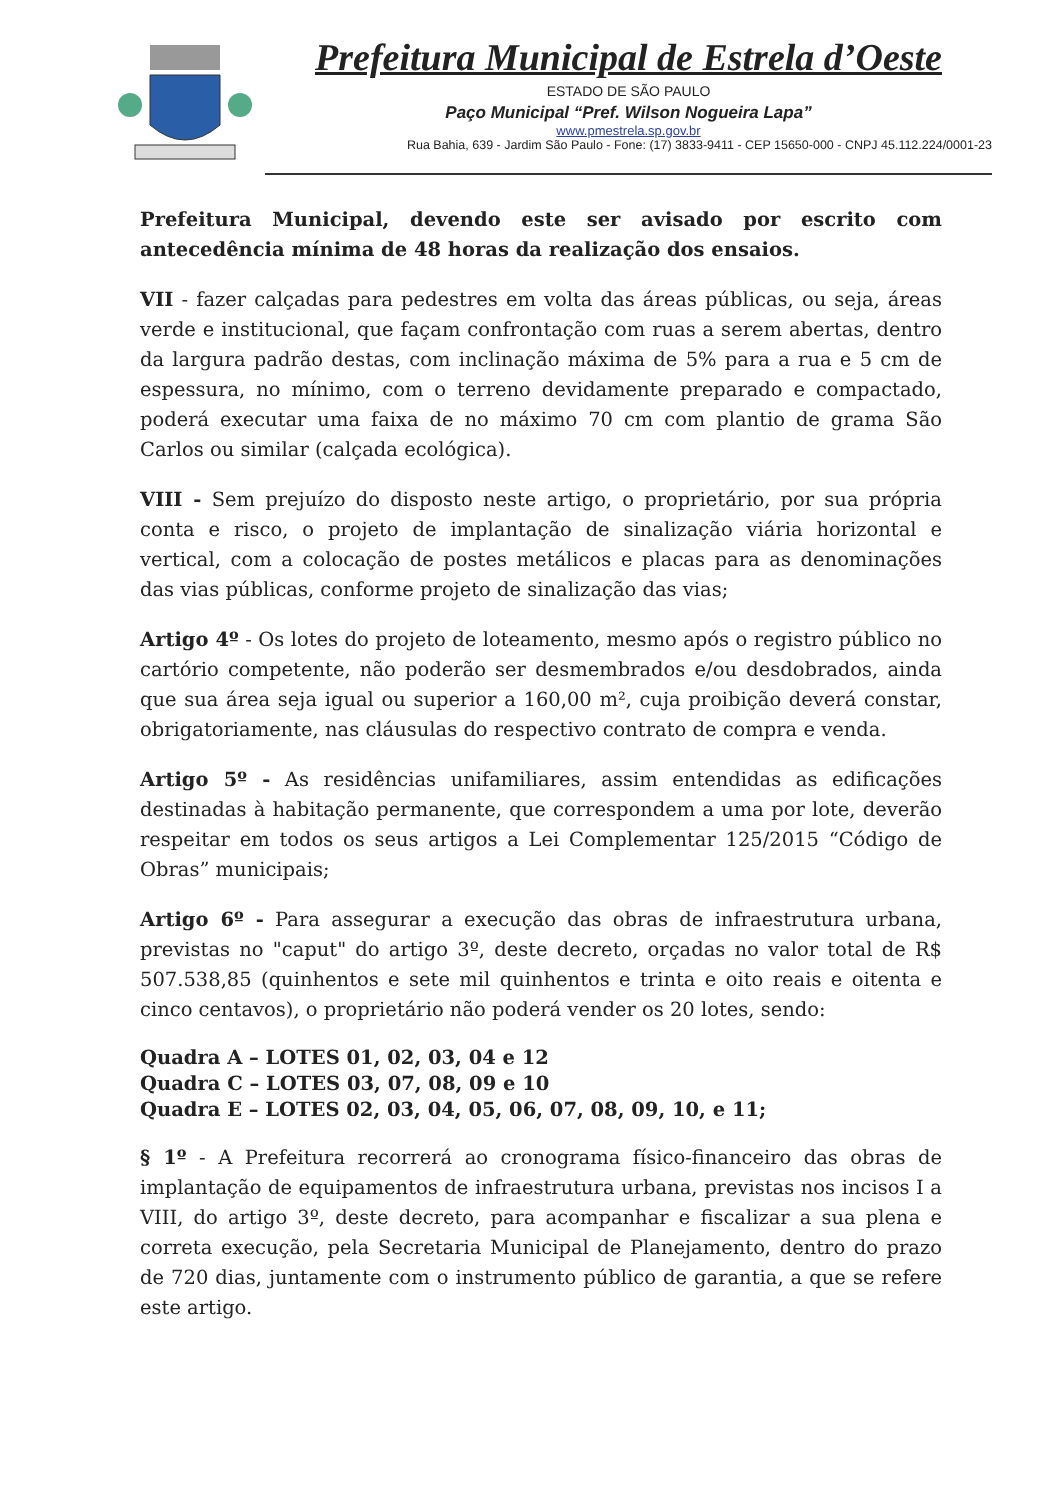Prefeitura Municipal de Estrela d’Oeste
ESTADO DE SÃO PAULO
Paço Municipal “Pref. Wilson Nogueira Lapa”
www.pmestrela.sp.gov.br
Rua Bahia, 639 - Jardim São Paulo - Fone: (17) 3833-9411 - CEP 15650-000 - CNPJ 45.112.224/0001-23
Prefeitura Municipal, devendo este ser avisado por escrito com antecedência mínima de 48 horas da realização dos ensaios.
VII - fazer calçadas para pedestres em volta das áreas públicas, ou seja, áreas verde e institucional, que façam confrontação com ruas a serem abertas, dentro da largura padrão destas, com inclinação máxima de 5% para a rua e 5 cm de espessura, no mínimo, com o terreno devidamente preparado e compactado, poderá executar uma faixa de no máximo 70 cm com plantio de grama São Carlos ou similar (calçada ecológica).
VIII - Sem prejuízo do disposto neste artigo, o proprietário, por sua própria conta e risco, o projeto de implantação de sinalização viária horizontal e vertical, com a colocação de postes metálicos e placas para as denominações das vias públicas, conforme projeto de sinalização das vias;
Artigo 4º - Os lotes do projeto de loteamento, mesmo após o registro público no cartório competente, não poderão ser desmembrados e/ou desdobrados, ainda que sua área seja igual ou superior a 160,00 m², cuja proibição deverá constar, obrigatoriamente, nas cláusulas do respectivo contrato de compra e venda.
Artigo 5º - As residências unifamiliares, assim entendidas as edificações destinadas à habitação permanente, que correspondem a uma por lote, deverão respeitar em todos os seus artigos a Lei Complementar 125/2015 “Código de Obras” municipais;
Artigo 6º - Para assegurar a execução das obras de infraestrutura urbana, previstas no "caput" do artigo 3º, deste decreto, orçadas no valor total de R$ 507.538,85 (quinhentos e sete mil quinhentos e trinta e oito reais e oitenta e cinco centavos), o proprietário não poderá vender os 20 lotes, sendo:
Quadra A – LOTES 01, 02, 03, 04 e 12
Quadra C – LOTES 03, 07, 08, 09 e 10
Quadra E – LOTES 02, 03, 04, 05, 06, 07, 08, 09, 10, e 11;
§ 1º - A Prefeitura recorrerá ao cronograma físico-financeiro das obras de implantação de equipamentos de infraestrutura urbana, previstas nos incisos I a VIII, do artigo 3º, deste decreto, para acompanhar e fiscalizar a sua plena e correta execução, pela Secretaria Municipal de Planejamento, dentro do prazo de 720 dias, juntamente com o instrumento público de garantia, a que se refere este artigo.